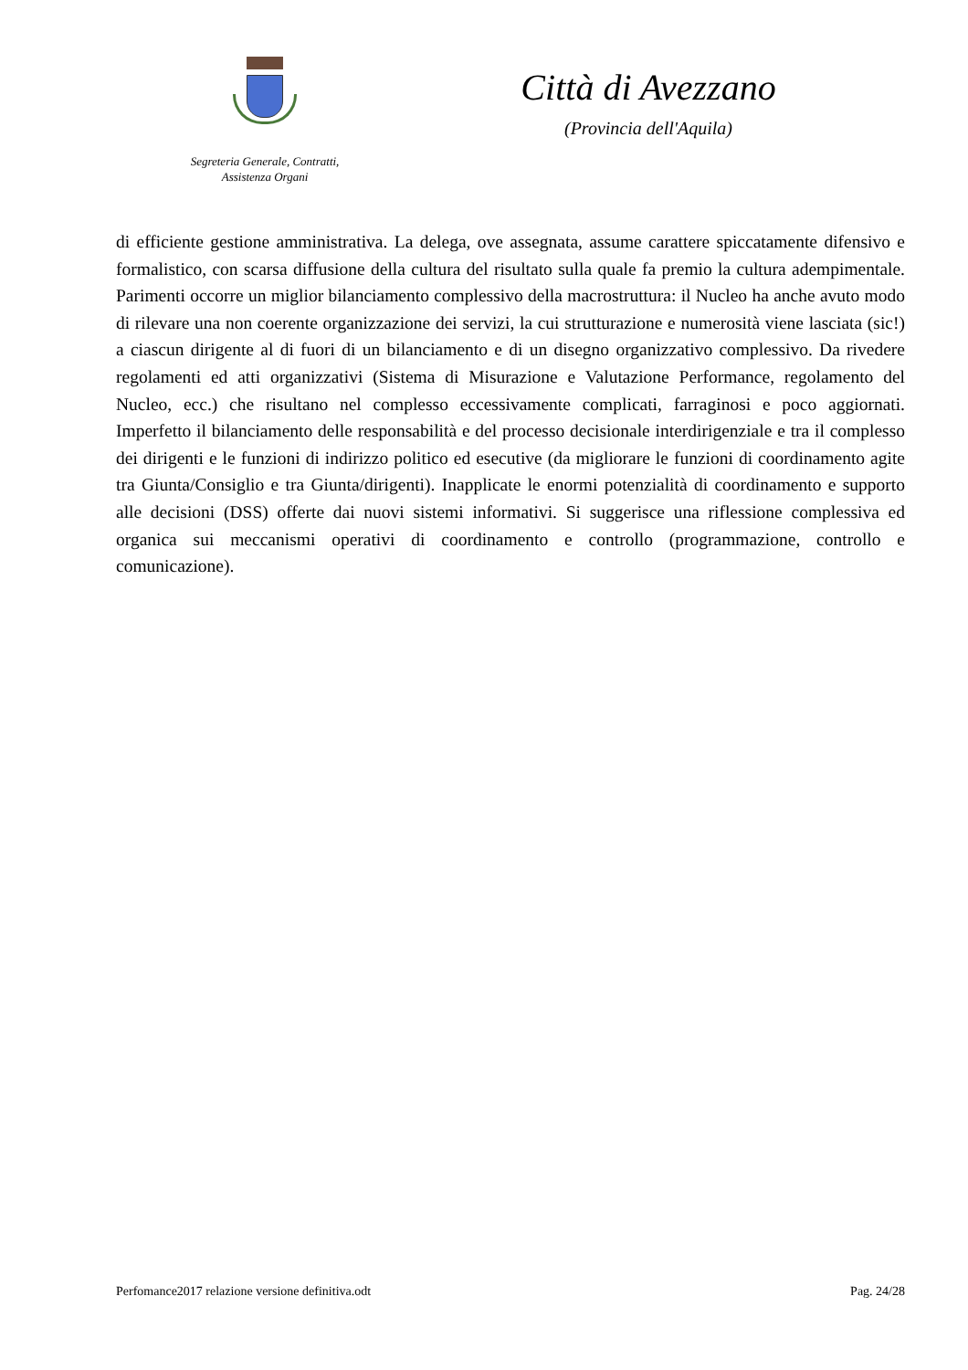Segreteria Generale, Contratti,
Assistenza Organi
Città di Avezzano
(Provincia dell'Aquila)
di efficiente gestione amministrativa. La delega, ove assegnata, assume carattere spiccatamente difensivo e formalistico, con scarsa diffusione della cultura del risultato sulla quale fa premio la cultura adempimentale. Parimenti occorre un miglior bilanciamento complessivo della macrostruttura: il Nucleo ha anche avuto modo di rilevare una non coerente organizzazione dei servizi, la cui strutturazione e numerosità viene lasciata (sic!) a ciascun dirigente al di fuori di un bilanciamento e di un disegno organizzativo complessivo. Da rivedere regolamenti ed atti organizzativi (Sistema di Misurazione e Valutazione Performance, regolamento del Nucleo, ecc.) che risultano nel complesso eccessivamente complicati, farraginosi e poco aggiornati. Imperfetto il bilanciamento delle responsabilità e del processo decisionale interdirigenziale e tra il complesso dei dirigenti e le funzioni di indirizzo politico ed esecutive (da migliorare le funzioni di coordinamento agite tra Giunta/Consiglio e tra Giunta/dirigenti). Inapplicate le enormi potenzialità di coordinamento e supporto alle decisioni (DSS) offerte dai nuovi sistemi informativi. Si suggerisce una riflessione complessiva ed organica sui meccanismi operativi di coordinamento e controllo (programmazione, controllo e comunicazione).
Perfomance2017 relazione versione definitiva.odt Pag. 24/28